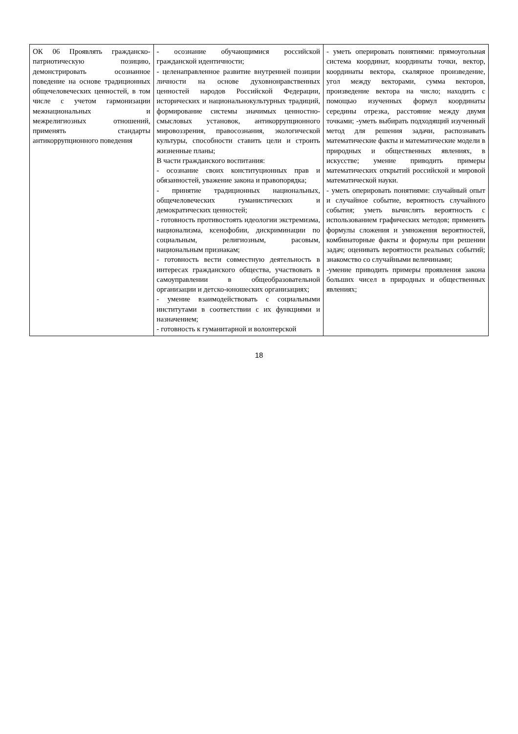| ОК 06 Проявлять гражданско-патриотическую позицию, демонстрировать осознанное поведение на основе традиционных общечеловеческих ценностей, в том числе с учетом гармонизации межнациональных и межрелигиозных отношений, применять стандарты антикоррупционного поведения | - осознание обучающимися российской гражданской идентичности; - целенаправленное развитие внутренней позиции личности на основе духовнонравственных ценностей народов Российской Федерации, исторических и национальнокультурных традиций, формирование системы значимых ценностно-смысловых установок, антикоррупционного мировоззрения, правосознания, экологической культуры, способности ставить цели и строить жизненные планы; В части гражданского воспитания: - осознание своих конституционных прав и обязанностей, уважение закона и правопорядка; - принятие традиционных национальных, общечеловеческих гуманистических и демократических ценностей; - готовность противостоять идеологии экстремизма, национализма, ксенофобии, дискриминации по социальным, религиозным, расовым, национальным признакам; - готовность вести совместную деятельность в интересах гражданского общества, участвовать в самоуправлении в общеобразовательной организации и детско-юношеских организациях; - умение взаимодействовать с социальными институтами в соответствии с их функциями и назначением; - готовность к гуманитарной и волонтерской | - уметь оперировать понятиями: прямоугольная система координат, координаты точки, вектор, координаты вектора, скалярное произведение, угол между векторами, сумма векторов, произведение вектора на число; находить с помощью изученных формул координаты середины отрезка, расстояние между двумя точками; -уметь выбирать подходящий изученный метод для решения задачи, распознавать математические факты и математические модели в природных и общественных явлениях, в искусстве; умение приводить примеры математических открытий российской и мировой математической науки. - уметь оперировать понятиями: случайный опыт и случайное событие, вероятность случайного события; уметь вычислять вероятность с использованием графических методов; применять формулы сложения и умножения вероятностей, комбинаторные факты и формулы при решении задач; оценивать вероятности реальных событий; знакомство со случайными величинами; -умение приводить примеры проявления закона больших чисел в природных и общественных явлениях; |
18